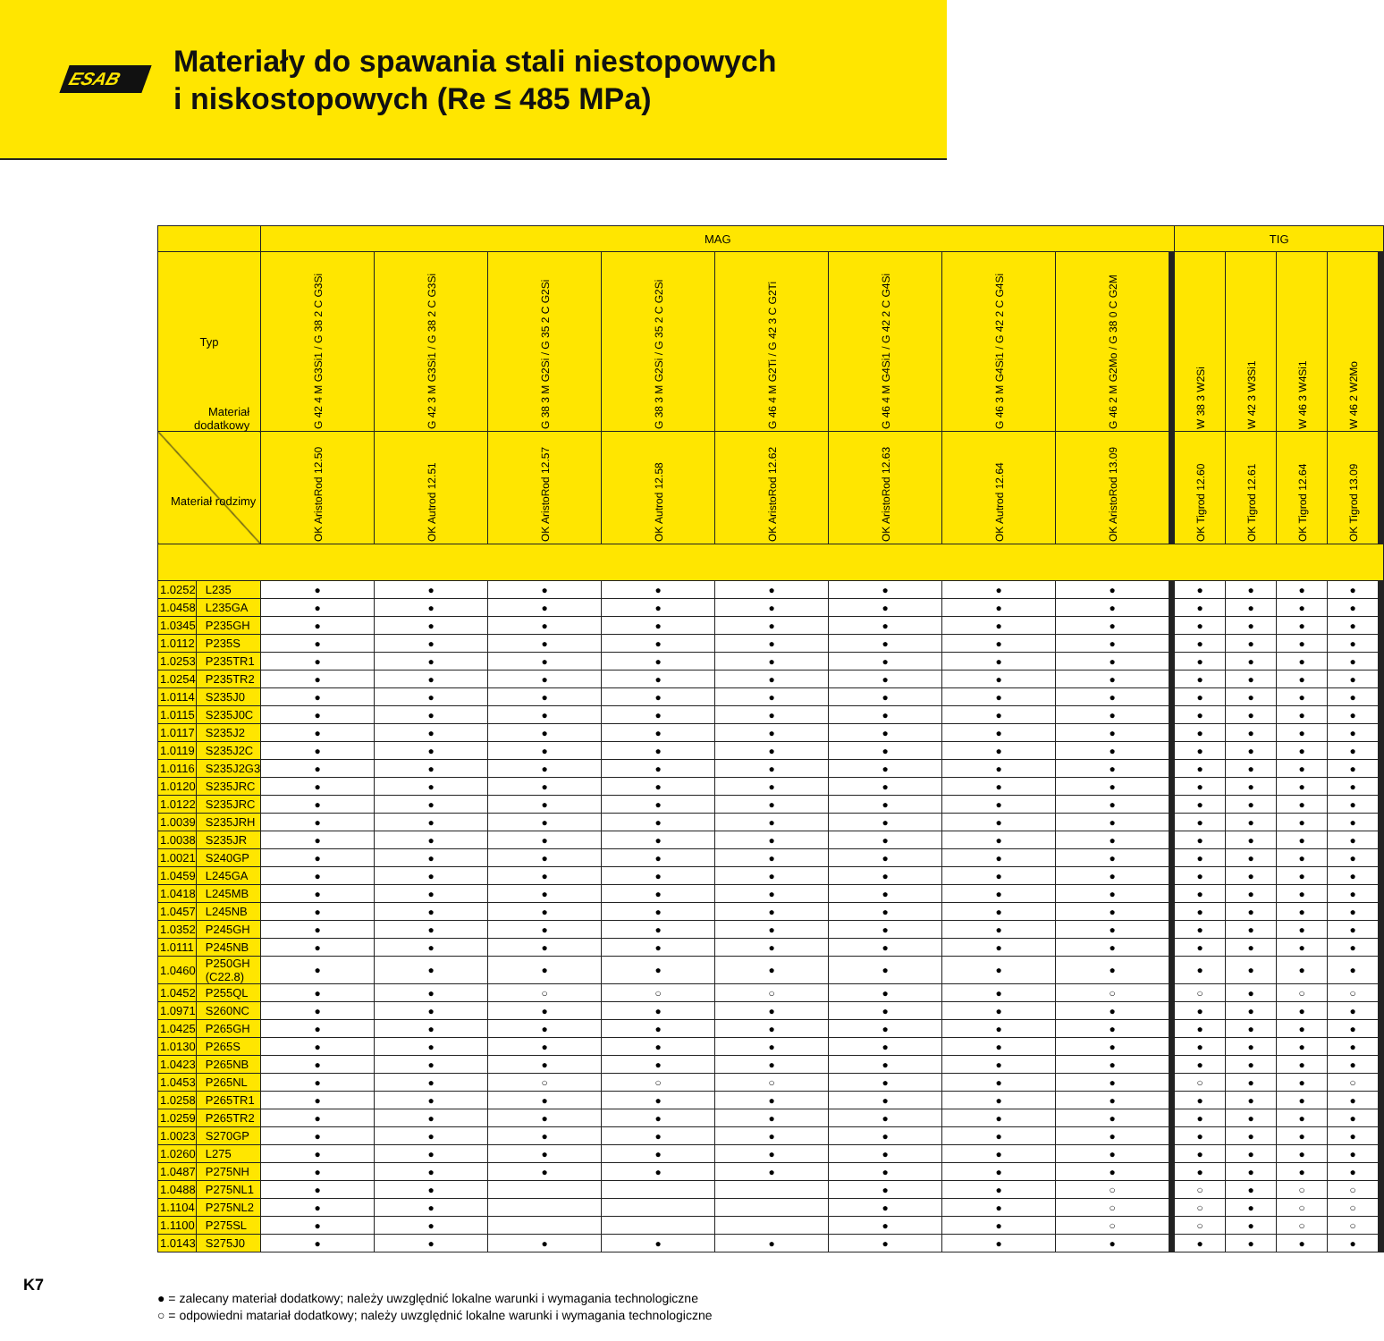ESAB
Materiały do spawania stali niestopowych
i niskostopowych (Re ≤ 485 MPa)
| | | MAG | | | | | | | | | | | | | | TIG | | | | | | | | | |
| --- | --- | --- | --- | --- | --- | --- | --- | --- | --- | --- | --- | --- | --- | --- | --- | --- | --- | --- | --- | --- | --- | --- | --- | --- | --- |
| Typ | | G 42 4 M G3Si1 / G 38 2 C G3Si | G 42 3 M G3Si1 / G 38 2 C G3Si | G 38 3 M G2Si / G 35 2 C G2Si | G 38 3 M G2Si / G 35 2 C G2Si | G 46 4 M G2Ti / G 42 3 C G2Ti | G 46 4 M G4Si1 / G 42 2 C G4Si | G 46 3 M G4Si1 / G 42 2 C G4Si | G 46 2 M G2Mo / G 38 0 C G2M | | | | | | | W 38 3 W2Si | W 42 3 W3Si1 | W 46 3 W4Si1 | W 46 2 W2Mo | | | | | | |
| Materiał dodatkowy Materiał rodzimy | | OK AristoRod 12.50 | OK Autrod 12.51 | OK AristoRod 12.57 | OK Autrod 12.58 | OK AristoRod 12.62 | OK AristoRod 12.63 | OK Autrod 12.64 | OK AristoRod 13.09 | | | | | | | OK Tigrod 12.60 | OK Tigrod 12.61 | OK Tigrod 12.64 | OK Tigrod 13.09 | | | | | | |
| 1.0252 | L235 | ● | ● | ● | ● | ● | ● | ● | ● | | | | | | | ● | ● | ● | ● | | | | | | |
| 1.0458 | L235GA | ● | ● | ● | ● | ● | ● | ● | ● | | | | | | | ● | ● | ● | ● | | | | | | |
| 1.0345 | P235GH | ● | ● | ● | ● | ● | ● | ● | ● | | | | | | | ● | ● | ● | ● | | | | | | |
| 1.0112 | P235S | ● | ● | ● | ● | ● | ● | ● | ● | | | | | | | ● | ● | ● | ● | | | | | | |
| 1.0253 | P235TR1 | ● | ● | ● | ● | ● | ● | ● | ● | | | | | | | ● | ● | ● | ● | | | | | | |
| 1.0254 | P235TR2 | ● | ● | ● | ● | ● | ● | ● | ● | | | | | | | ● | ● | ● | ● | | | | | | |
| 1.0114 | S235J0 | ● | ● | ● | ● | ● | ● | ● | ● | | | | | | | ● | ● | ● | ● | | | | | | |
| 1.0115 | S235J0C | ● | ● | ● | ● | ● | ● | ● | ● | | | | | | | ● | ● | ● | ● | | | | | | |
| 1.0117 | S235J2 | ● | ● | ● | ● | ● | ● | ● | ● | | | | | | | ● | ● | ● | ● | | | | | | |
| 1.0119 | S235J2C | ● | ● | ● | ● | ● | ● | ● | ● | | | | | | | ● | ● | ● | ● | | | | | | |
| 1.0116 | S235J2G3 | ● | ● | ● | ● | ● | ● | ● | ● | | | | | | | ● | ● | ● | ● | | | | | | |
| 1.0120 | S235JRC | ● | ● | ● | ● | ● | ● | ● | ● | | | | | | | ● | ● | ● | ● | | | | | | |
| 1.0122 | S235JRC | ● | ● | ● | ● | ● | ● | ● | ● | | | | | | | ● | ● | ● | ● | | | | | | |
| 1.0039 | S235JRH | ● | ● | ● | ● | ● | ● | ● | ● | | | | | | | ● | ● | ● | ● | | | | | | |
| 1.0038 | S235JR | ● | ● | ● | ● | ● | ● | ● | ● | | | | | | | ● | ● | ● | ● | | | | | | |
| 1.0021 | S240GP | ● | ● | ● | ● | ● | ● | ● | ● | | | | | | | ● | ● | ● | ● | | | | | | |
| 1.0459 | L245GA | ● | ● | ● | ● | ● | ● | ● | ● | | | | | | | ● | ● | ● | ● | | | | | | |
| 1.0418 | L245MB | ● | ● | ● | ● | ● | ● | ● | ● | | | | | | | ● | ● | ● | ● | | | | | | |
| 1.0457 | L245NB | ● | ● | ● | ● | ● | ● | ● | ● | | | | | | | ● | ● | ● | ● | | | | | | |
| 1.0352 | P245GH | ● | ● | ● | ● | ● | ● | ● | ● | | | | | | | ● | ● | ● | ● | | | | | | |
| 1.0111 | P245NB | ● | ● | ● | ● | ● | ● | ● | ● | | | | | | | ● | ● | ● | ● | | | | | | |
| 1.0460 | P250GH (C22.8) | ● | ● | ● | ● | ● | ● | ● | ● | | | | | | | ● | ● | ● | ● | | | | | | |
| 1.0452 | P255QL | ● | ● | ○ | ○ | ○ | ● | ● | ○ | | | | | | | ○ | ● | ○ | ○ | | | | | | |
| 1.0971 | S260NC | ● | ● | ● | ● | ● | ● | ● | ● | | | | | | | ● | ● | ● | ● | | | | | | |
| 1.0425 | P265GH | ● | ● | ● | ● | ● | ● | ● | ● | | | | | | | ● | ● | ● | ● | | | | | | |
| 1.0130 | P265S | ● | ● | ● | ● | ● | ● | ● | ● | | | | | | | ● | ● | ● | ● | | | | | | |
| 1.0423 | P265NB | ● | ● | ● | ● | ● | ● | ● | ● | | | | | | | ● | ● | ● | ● | | | | | | |
| 1.0453 | P265NL | ● | ● | ○ | ○ | ○ | ● | ● | ● | | | | | | | ○ | ● | ● | ○ | | | | | | |
| 1.0258 | P265TR1 | ● | ● | ● | ● | ● | ● | ● | ● | | | | | | | ● | ● | ● | ● | | | | | | |
| 1.0259 | P265TR2 | ● | ● | ● | ● | ● | ● | ● | ● | | | | | | | ● | ● | ● | ● | | | | | | |
| 1.0023 | S270GP | ● | ● | ● | ● | ● | ● | ● | ● | | | | | | | ● | ● | ● | ● | | | | | | |
| 1.0260 | L275 | ● | ● | ● | ● | ● | ● | ● | ● | | | | | | | ● | ● | ● | ● | | | | | | |
| 1.0487 | P275NH | ● | ● | ● | ● | ● | ● | ● | ● | | | | | | | ● | ● | ● | ● | | | | | | |
| 1.0488 | P275NL1 | ● | ● | | | | ● | ● | ○ | | | | | | | ○ | ● | ○ | ○ | | | | | | |
| 1.1104 | P275NL2 | ● | ● | | | | ● | ● | ○ | | | | | | | ○ | ● | ○ | ○ | | | | | | |
| 1.1100 | P275SL | ● | ● | | | | ● | ● | ○ | | | | | | | ○ | ● | ○ | ○ | | | | | | |
| 1.0143 | S275J0 | ● | ● | ● | ● | ● | ● | ● | ● | | | | | | | ● | ● | ● | ● | | | | | | |
● = zalecany materiał dodatkowy; należy uwzględnić lokalne warunki i wymagania technologiczne
○ = odpowiedni matariał dodatkowy; należy uwzględnić lokalne warunki i wymagania technologiczne
K7